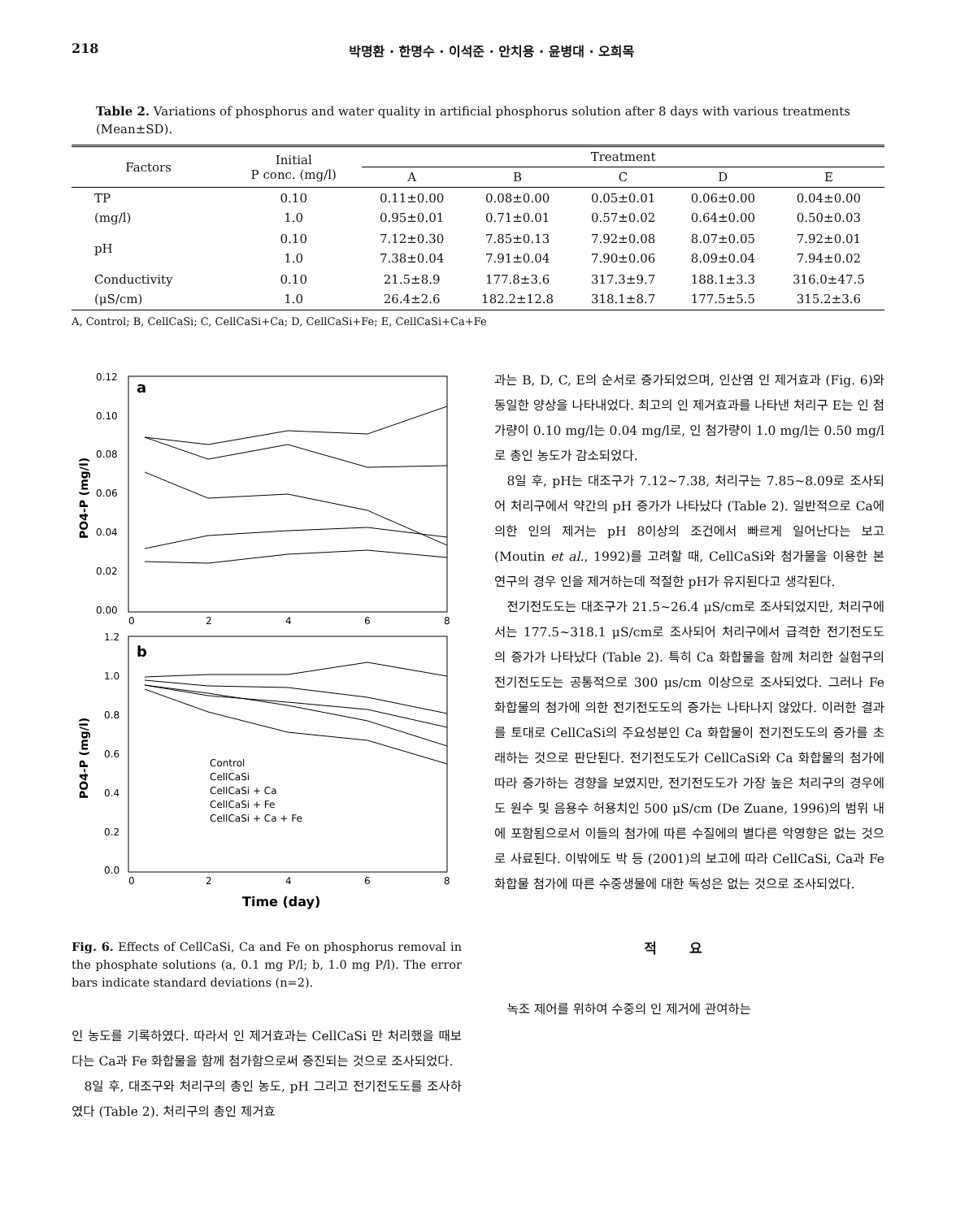218 박명환 · 한명수 · 이석준 · 안치용 · 윤병대 · 오희목
Table 2. Variations of phosphorus and water quality in artificial phosphorus solution after 8 days with various treatments (Mean±SD).
| Factors | Initial P conc. (mg/l) | Treatment | | | | |
| --- | --- | --- | --- | --- | --- | --- |
| | | A | B | C | D | E |
| TP (mg/l) | 0.10 1.0 | 0.11±0.00 0.95±0.01 | 0.08±0.00 0.71±0.01 | 0.05±0.01 0.57±0.02 | 0.06±0.00 0.64±0.00 | 0.04±0.00 0.50±0.03 |
| pH | 0.10 1.0 | 7.12±0.30 7.38±0.04 | 7.85±0.13 7.91±0.04 | 7.92±0.08 7.90±0.06 | 8.07±0.05 8.09±0.04 | 7.92±0.01 7.94±0.02 |
| Conductivity (μS/cm) | 0.10 1.0 | 21.5±8.9 26.4±2.6 | 177.8±3.6 182.2±12.8 | 317.3±9.7 318.1±8.7 | 188.1±3.3 177.5±5.5 | 316.0±47.5 315.2±3.6 |
A, Control; B, CellCaSi; C, CellCaSi+Ca; D, CellCaSi+Fe; E, CellCaSi+Ca+Fe
a
b
0.12
0.10
0.08
0.06
0.04
0.02
0.00
0
2
4
6
8
1.2
1.0
0.8
0.6
0.4
0.2
0.0
0
2
4
6
8
PO4-P (mg/l)
PO4-P (mg/l)
Time (day)
Control
CellCaSi
CellCaSi + Ca
CellCaSi + Fe
CellCaSi + Ca + Fe
Fig. 6. Effects of CellCaSi, Ca and Fe on phosphorus removal in the phosphate solutions (a, 0.1 mg P/l; b, 1.0 mg P/l). The error bars indicate standard deviations (n=2).
인 농도를 기록하였다. 따라서 인 제거효과는 CellCaSi 만 처리했을 때보다는 Ca과 Fe 화합물을 함께 첨가함으로써 증진되는 것으로 조사되었다.
8일 후, 대조구와 처리구의 총인 농도, pH 그리고 전기전도도를 조사하였다 (Table 2). 처리구의 총인 제거효
과는 B, D, C, E의 순서로 증가되었으며, 인산염 인 제거효과 (Fig. 6)와 동일한 양상을 나타내었다. 최고의 인 제거효과를 나타낸 처리구 E는 인 첨가량이 0.10 mg/l는 0.04 mg/l로, 인 첨가량이 1.0 mg/l는 0.50 mg/l로 총인 농도가 감소되었다.
8일 후, pH는 대조구가 7.12~7.38, 처리구는 7.85~8.09로 조사되어 처리구에서 약간의 pH 증가가 나타났다 (Table 2). 일반적으로 Ca에 의한 인의 제거는 pH 8이상의 조건에서 빠르게 일어난다는 보고 (Moutin et al., 1992)를 고려할 때, CellCaSi와 첨가물을 이용한 본 연구의 경우 인을 제거하는데 적절한 pH가 유지된다고 생각된다.
전기전도도는 대조구가 21.5~26.4 μS/cm로 조사되었지만, 처리구에서는 177.5~318.1 μS/cm로 조사되어 처리구에서 급격한 전기전도도의 증가가 나타났다 (Table 2). 특히 Ca 화합물을 함께 처리한 실험구의 전기전도도는 공통적으로 300 μs/cm 이상으로 조사되었다. 그러나 Fe 화합물의 첨가에 의한 전기전도도의 증가는 나타나지 않았다. 이러한 결과를 토대로 CellCaSi의 주요성분인 Ca 화합물이 전기전도도의 증가를 초래하는 것으로 판단된다. 전기전도도가 CellCaSi와 Ca 화합물의 첨가에 따라 증가하는 경향을 보였지만, 전기전도도가 가장 높은 처리구의 경우에도 원수 및 음용수 허용치인 500 μS/cm (De Zuane, 1996)의 범위 내에 포함됨으로서 이들의 첨가에 따른 수질에의 별다른 악영향은 없는 것으로 사료된다. 이밖에도 박 등 (2001)의 보고에 따라 CellCaSi, Ca과 Fe 화합물 첨가에 따른 수중생물에 대한 독성은 없는 것으로 조사되었다.
적요
녹조 제어를 위하여 수중의 인 제거에 관여하는